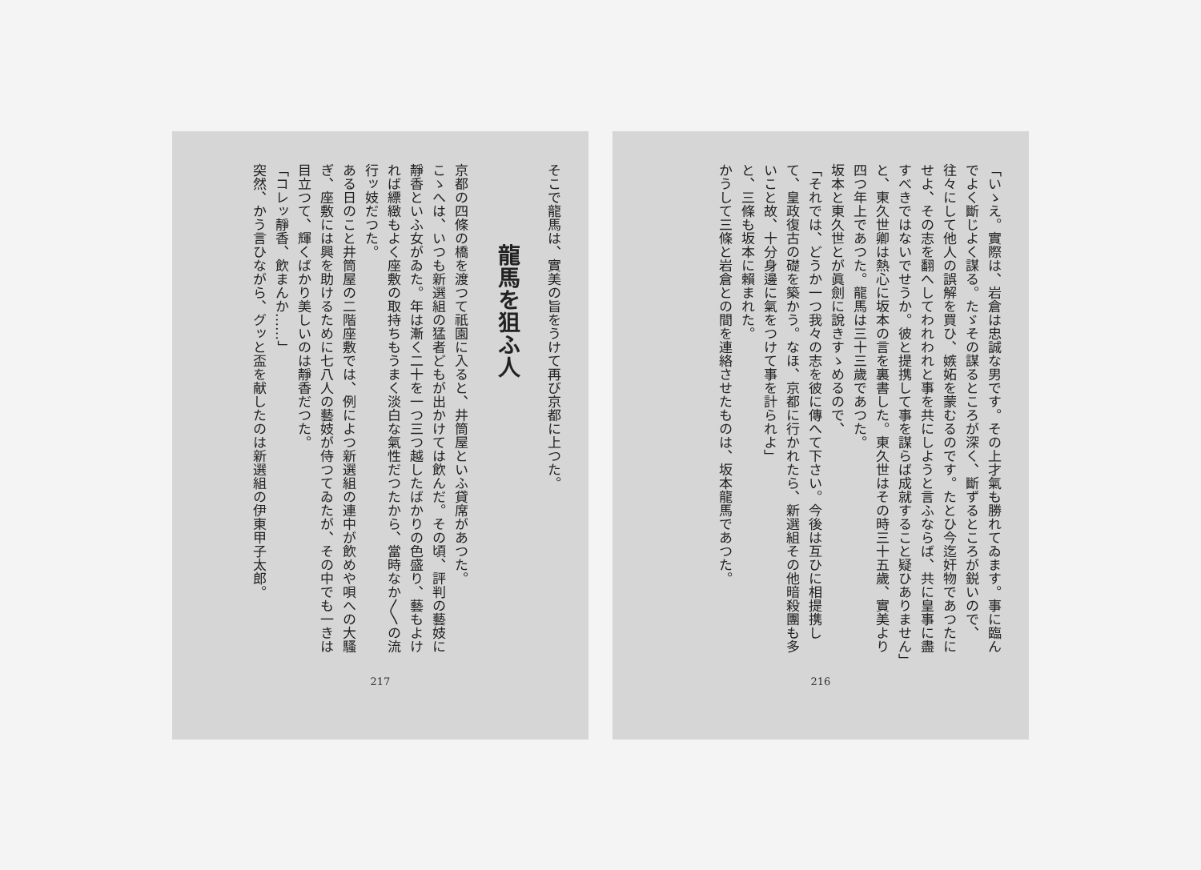「いゝえ。實際は、岩倉は忠誠な男です。その上才氣も勝れてゐます。事に臨んでよく斷じよく謀る。たゞその謀るところが深く、斷ずるところが鋭いので、往々にして他人の誤解を買ひ、嫉妬を蒙むるのです。たとひ今迄奸物であつたにせよ、その志を翻へしてわれわれと事を共にしようと言ふならば、共に皇事に盡すべきではないでせうか。彼と提携して事を謀らば成就すること疑ひありません」
と、東久世卿は熱心に坂本の言を裏書した。東久世はその時三十五歲、實美より四つ年上であつた。龍馬は三十三歲であつた。
坂本と東久世とが眞劍に說きすゝめるので、
「それでは、どうか一つ我々の志を彼に傳へて下さい。今後は互ひに相提携して、皇政復古の礎を築かう。なほ、京都に行かれたら、新選組その他暗殺團も多いこと故、十分身邊に氣をつけて事を計られよ」
と、三條も坂本に賴まれた。
かうして三條と岩倉との間を連絡させたものは、坂本龍馬であつた。
216
そこで龍馬は、實美の旨をうけて再び京都に上つた。
龍馬を狙ふ人
京都の四條の橋を渡つて祇園に入ると、井筒屋といふ貸席があつた。
こゝへは、いつも新選組の猛者どもが出かけては飲んだ。その頃、評判の藝妓に靜香といふ女がゐた。年は漸く二十を一つ三つ越したばかりの色盛り、藝もよければ縹緻もよく座敷の取持ちもうまく淡白な氣性だつたから、當時なか〳〵の流行ッ妓だつた。
ある日のこと井筒屋の二階座敷では、例によつ新選組の連中が飲めや唄への大騷ぎ、座敷には興を助けるために七八人の藝妓が侍つてゐたが、その中でも一きは目立つて、輝くばかり美しいのは靜香だつた。
「コレッ靜香、飲まんか……」
突然、かう言ひながら、グッと盃を献したのは新選組の伊東甲子太郎。
217